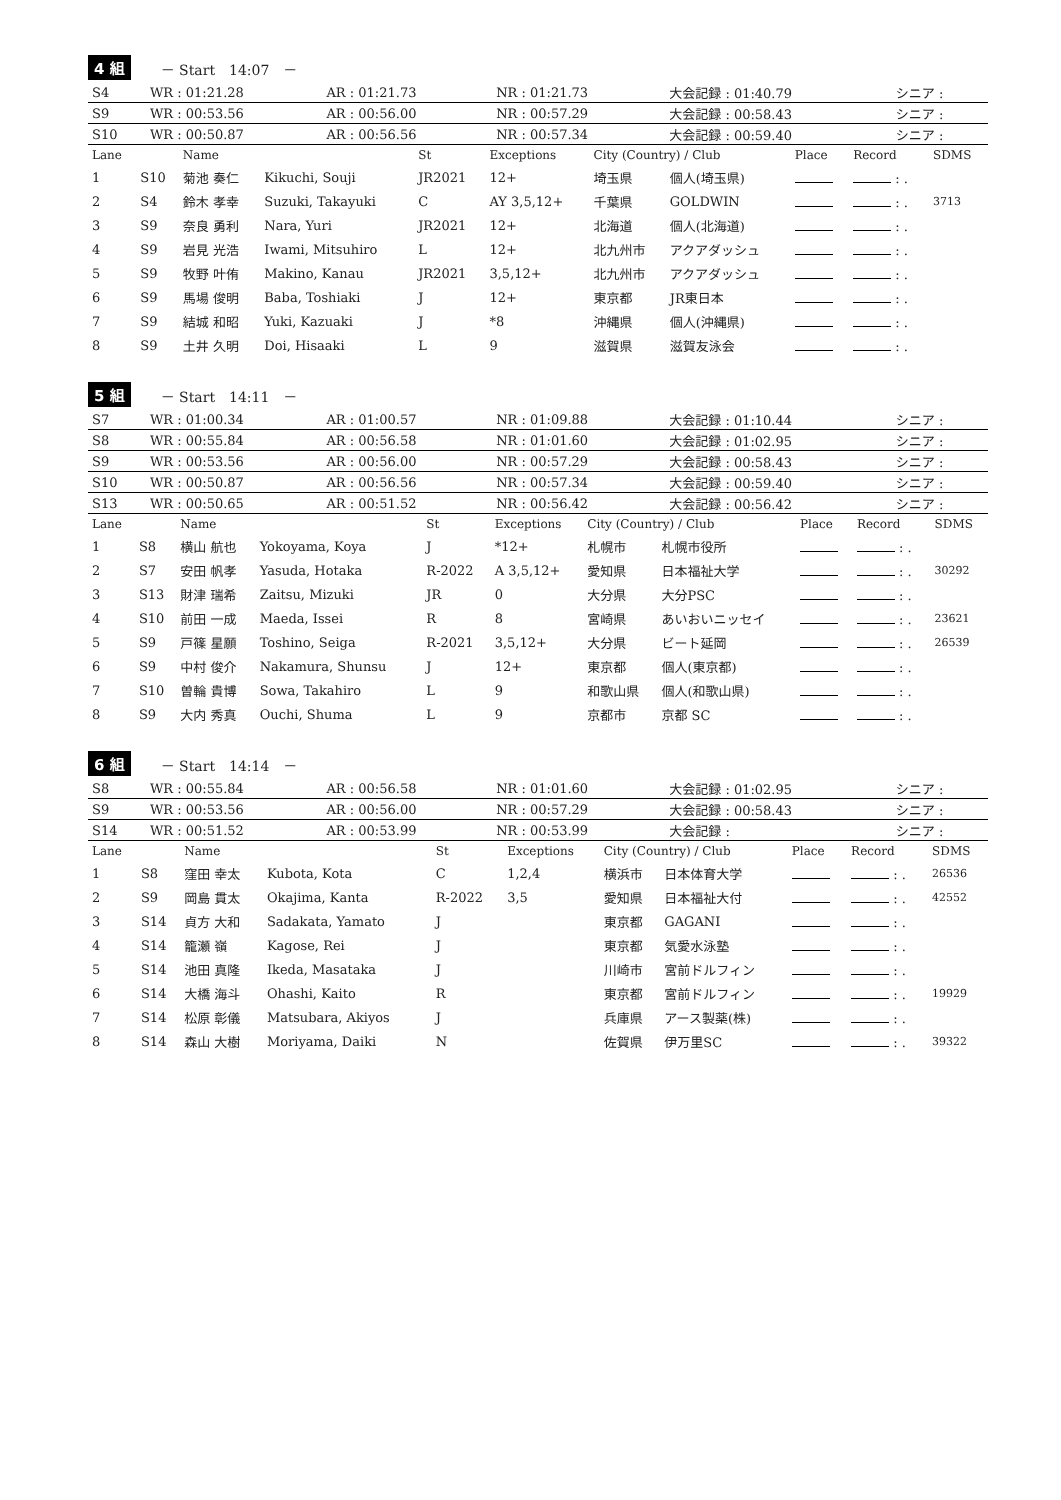4 組 － Start　14:07　－
| S4 | WR : 01:21.28 | AR : 01:21.73 | NR : 01:21.73 | 大会記録 : 01:40.79 | シニア : |
| S9 | WR : 00:53.56 | AR : 00:56.00 | NR : 00:57.29 | 大会記録 : 00:58.43 | シニア : |
| S10 | WR : 00:50.87 | AR : 00:56.56 | NR : 00:57.34 | 大会記録 : 00:59.40 | シニア : |
| Lane | | Name | | St | Exceptions | City (Country) / Club | | Place | Record | SDMS |
| 1 | S10 | 菊池 奏仁 | Kikuchi, Souji | JR2021 | 12+ | 埼玉県 | 個人(埼玉県) | | : . | |
| 2 | S4 | 鈴木 孝幸 | Suzuki, Takayuki | C | AY 3,5,12+ | 千葉県 | GOLDWIN | | : . | 3713 |
| 3 | S9 | 奈良 勇利 | Nara, Yuri | JR2021 | 12+ | 北海道 | 個人(北海道) | | : . | |
| 4 | S9 | 岩見 光浩 | Iwami, Mitsuhiro | L | 12+ | 北九州市 | アクアダッシュ | | : . | |
| 5 | S9 | 牧野 叶侑 | Makino, Kanau | JR2021 | 3,5,12+ | 北九州市 | アクアダッシュ | | : . | |
| 6 | S9 | 馬場 俊明 | Baba, Toshiaki | J | 12+ | 東京都 | JR東日本 | | : . | |
| 7 | S9 | 結城 和昭 | Yuki, Kazuaki | J | *8 | 沖縄県 | 個人(沖縄県) | | : . | |
| 8 | S9 | 土井 久明 | Doi, Hisaaki | L | 9 | 滋賀県 | 滋賀友泳会 | | : . | |
5 組 － Start　14:11　－
| S7 | WR : 01:00.34 | AR : 01:00.57 | NR : 01:09.88 | 大会記録 : 01:10.44 | シニア : |
| S8 | WR : 00:55.84 | AR : 00:56.58 | NR : 01:01.60 | 大会記録 : 01:02.95 | シニア : |
| S9 | WR : 00:53.56 | AR : 00:56.00 | NR : 00:57.29 | 大会記録 : 00:58.43 | シニア : |
| S10 | WR : 00:50.87 | AR : 00:56.56 | NR : 00:57.34 | 大会記録 : 00:59.40 | シニア : |
| S13 | WR : 00:50.65 | AR : 00:51.52 | NR : 00:56.42 | 大会記録 : 00:56.42 | シニア : |
| Lane | | Name | | St | Exceptions | City (Country) / Club | | Place | Record | SDMS |
| 1 | S8 | 横山 航也 | Yokoyama, Koya | J | *12+ | 札幌市 | 札幌市役所 | | : . | |
| 2 | S7 | 安田 帆孝 | Yasuda, Hotaka | R-2022 | A 3,5,12+ | 愛知県 | 日本福祉大学 | | : . | 30292 |
| 3 | S13 | 財津 瑞希 | Zaitsu, Mizuki | JR | 0 | 大分県 | 大分PSC | | : . | |
| 4 | S10 | 前田 一成 | Maeda, Issei | R | 8 | 宮崎県 | あいおいニッセイ | | : . | 23621 |
| 5 | S9 | 戸篠 星願 | Toshino, Seiga | R-2021 | 3,5,12+ | 大分県 | ビート延岡 | | : . | 26539 |
| 6 | S9 | 中村 俊介 | Nakamura, Shunsu | J | 12+ | 東京都 | 個人(東京都) | | : . | |
| 7 | S10 | 曽輪 貴博 | Sowa, Takahiro | L | 9 | 和歌山県 | 個人(和歌山県) | | : . | |
| 8 | S9 | 大内 秀真 | Ouchi, Shuma | L | 9 | 京都市 | 京都 SC | | : . | |
6 組 － Start　14:14　－
| S8 | WR : 00:55.84 | AR : 00:56.58 | NR : 01:01.60 | 大会記録 : 01:02.95 | シニア : |
| S9 | WR : 00:53.56 | AR : 00:56.00 | NR : 00:57.29 | 大会記録 : 00:58.43 | シニア : |
| S14 | WR : 00:51.52 | AR : 00:53.99 | NR : 00:53.99 | 大会記録 : | シニア : |
| Lane | | Name | | St | Exceptions | City (Country) / Club | | Place | Record | SDMS |
| 1 | S8 | 窪田 幸太 | Kubota, Kota | C | 1,2,4 | 横浜市 | 日本体育大学 | | : . | 26536 |
| 2 | S9 | 岡島 貫太 | Okajima, Kanta | R-2022 | 3,5 | 愛知県 | 日本福祉大付 | | : . | 42552 |
| 3 | S14 | 貞方 大和 | Sadakata, Yamato | J | | 東京都 | GAGANI | | : . | |
| 4 | S14 | 籠瀬 嶺 | Kagose, Rei | J | | 東京都 | 気愛水泳塾 | | : . | |
| 5 | S14 | 池田 真隆 | Ikeda, Masataka | J | | 川崎市 | 宮前ドルフィン | | : . | |
| 6 | S14 | 大橋 海斗 | Ohashi, Kaito | R | | 東京都 | 宮前ドルフィン | | : . | 19929 |
| 7 | S14 | 松原 彰儀 | Matsubara, Akiyos | J | | 兵庫県 | アース製薬(株) | | : . | |
| 8 | S14 | 森山 大樹 | Moriyama, Daiki | N | | 佐賀県 | 伊万里SC | | : . | 39322 |